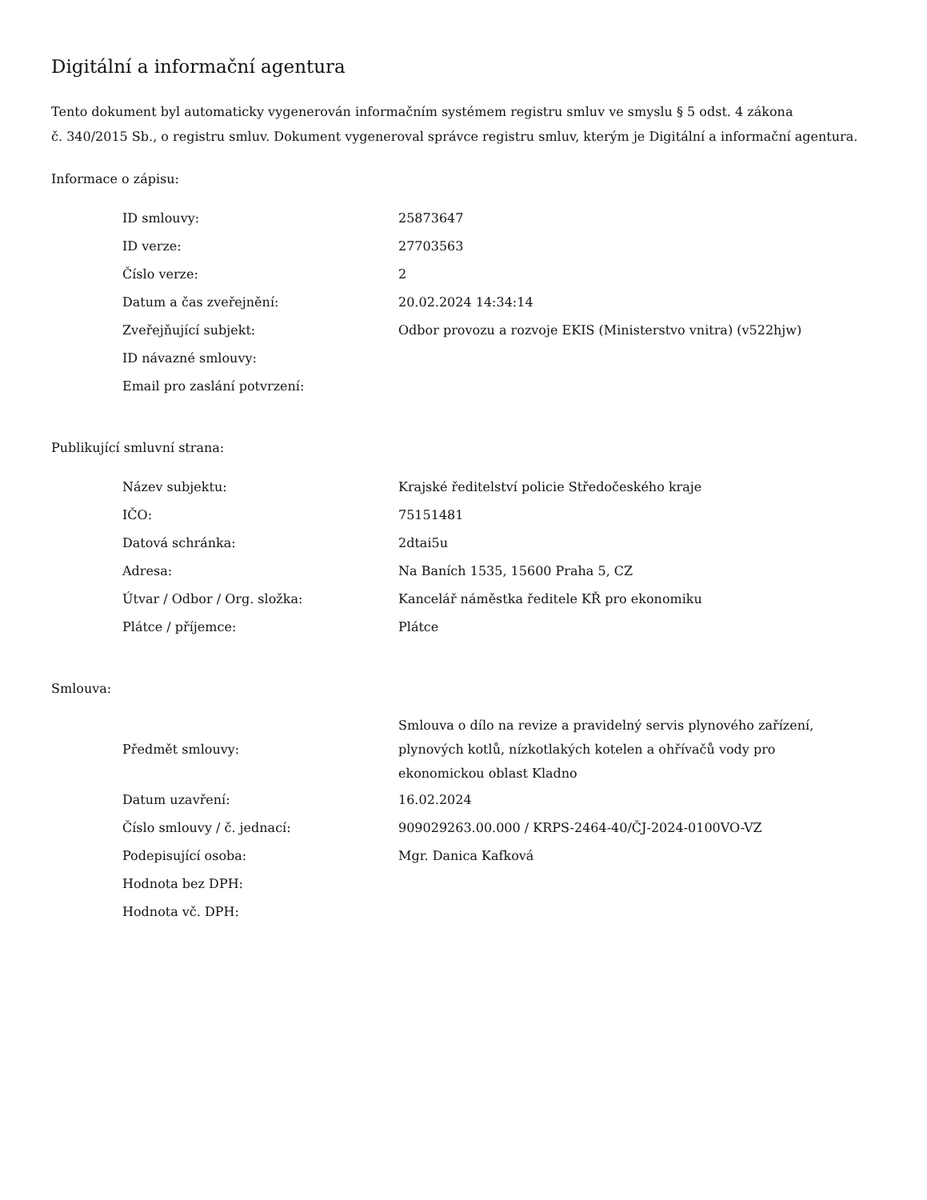Digitální a informační agentura
Tento dokument byl automaticky vygenerován informačním systémem registru smluv ve smyslu § 5 odst. 4 zákona
č. 340/2015 Sb., o registru smluv. Dokument vygeneroval správce registru smluv, kterým je Digitální a informační agentura.
Informace o zápisu:
| ID smlouvy: | 25873647 |
| ID verze: | 27703563 |
| Číslo verze: | 2 |
| Datum a čas zveřejnění: | 20.02.2024 14:34:14 |
| Zveřejňující subjekt: | Odbor provozu a rozvoje EKIS (Ministerstvo vnitra) (v522hjw) |
| ID návazné smlouvy: | |
| Email pro zaslání potvrzení: | |
Publikující smluvní strana:
| Název subjektu: | Krajské ředitelství policie Středočeského kraje |
| IČO: | 75151481 |
| Datová schránka: | 2dtai5u |
| Adresa: | Na Baních 1535, 15600 Praha 5, CZ |
| Útvar / Odbor / Org. složka: | Kancelář náměstka ředitele KŘ pro ekonomiku |
| Plátce / příjemce: | Plátce |
Smlouva:
| Předmět smlouvy: | Smlouva o dílo na revize a pravidelný servis plynového zařízení, plynových kotlů, nízkotlakých kotelen a ohřívačů vody pro ekonomickou oblast Kladno |
| Datum uzavření: | 16.02.2024 |
| Číslo smlouvy / č. jednací: | 909029263.00.000 / KRPS-2464-40/ČJ-2024-0100VO-VZ |
| Podepisující osoba: | Mgr. Danica Kafková |
| Hodnota bez DPH: | |
| Hodnota vč. DPH: | |